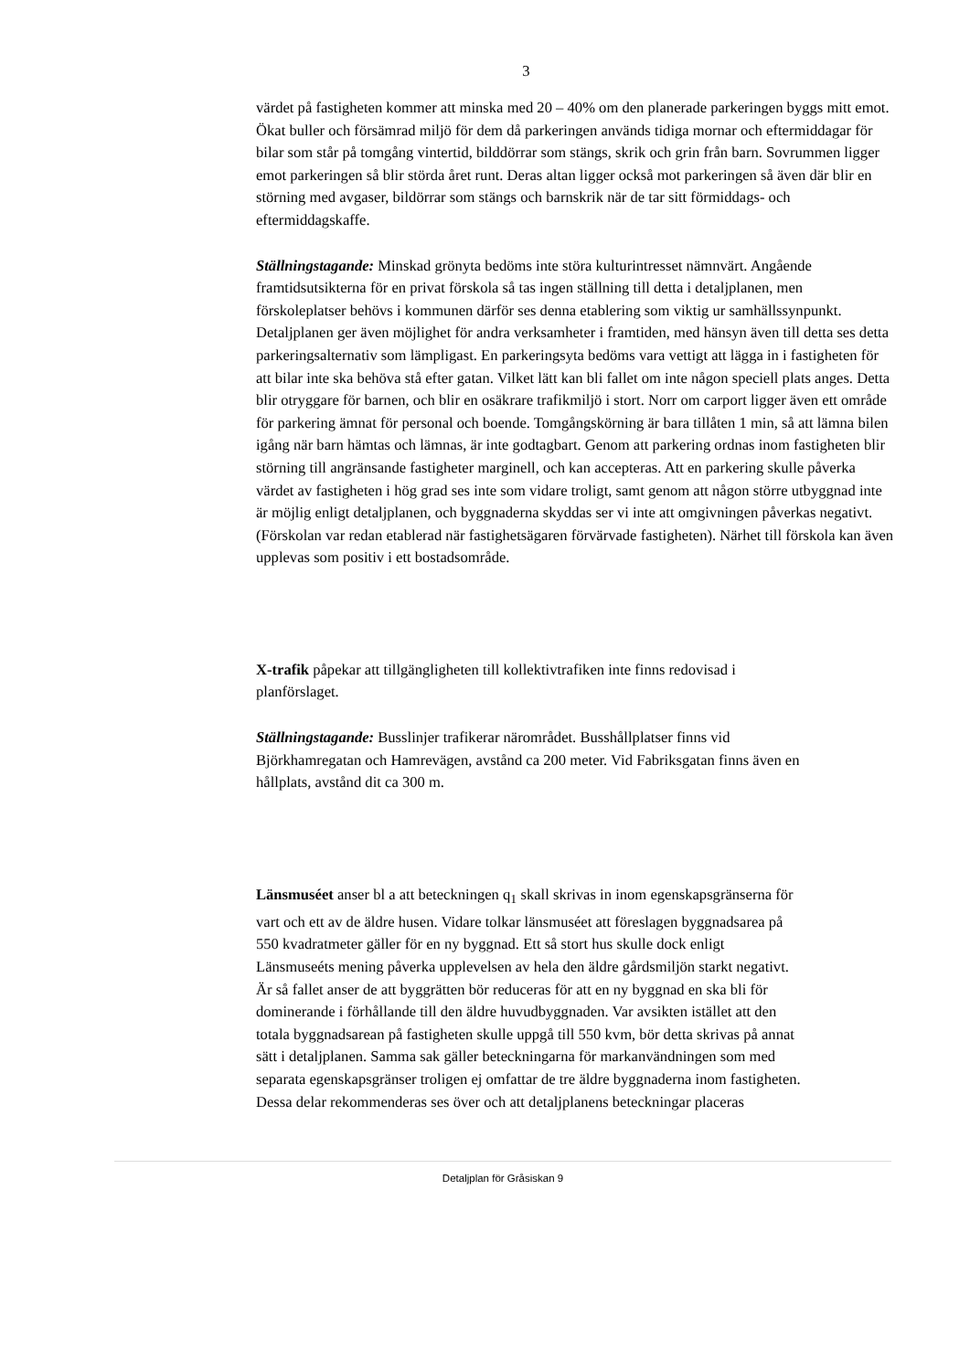3
värdet på fastigheten kommer att minska med 20 – 40% om den planerade parkeringen byggs mitt emot. Ökat buller och försämrad miljö för dem då parkeringen används tidiga mornar och eftermiddagar för bilar som står på tomgång vintertid, bilddörrar som stängs, skrik och grin från barn. Sovrummen ligger emot parkeringen så blir störda året runt. Deras altan ligger också mot parkeringen så även där blir en störning med avgaser, bildörrar som stängs och barnskrik när de tar sitt förmiddags- och eftermiddagskaffe.
Ställningstagande: Minskad grönyta bedöms inte störa kulturintresset nämnvärt. Angående framtidsutsikterna för en privat förskola så tas ingen ställning till detta i detaljplanen, men förskoleplatser behövs i kommunen därför ses denna etablering som viktig ur samhällssynpunkt. Detaljplanen ger även möjlighet för andra verksamheter i framtiden, med hänsyn även till detta ses detta parkeringsalternativ som lämpligast. En parkeringsyta bedöms vara vettigt att lägga in i fastigheten för att bilar inte ska behöva stå efter gatan. Vilket lätt kan bli fallet om inte någon speciell plats anges. Detta blir otryggare för barnen, och blir en osäkrare trafikmiljö i stort. Norr om carport ligger även ett område för parkering ämnat för personal och boende. Tomgångskörning är bara tillåten 1 min, så att lämna bilen igång när barn hämtas och lämnas, är inte godtagbart. Genom att parkering ordnas inom fastigheten blir störning till angränsande fastigheter marginell, och kan accepteras. Att en parkering skulle påverka värdet av fastigheten i hög grad ses inte som vidare troligt, samt genom att någon större utbyggnad inte är möjlig enligt detaljplanen, och byggnaderna skyddas ser vi inte att omgivningen påverkas negativt. (Förskolan var redan etablerad när fastighetsägaren förvärvade fastigheten). Närhet till förskola kan även upplevas som positiv i ett bostadsområde.
X-trafik påpekar att tillgängligheten till kollektivtrafiken inte finns redovisad i planförslaget.
Ställningstagande: Busslinjer trafikerar närområdet. Busshållplatser finns vid Björkhamregatan och Hamrevägen, avstånd ca 200 meter. Vid Fabriksgatan finns även en hållplats, avstånd dit ca 300 m.
Länsmuséet anser bl a att beteckningen q<sub>1</sub> skall skrivas in inom egenskapsgränserna för vart och ett av de äldre husen. Vidare tolkar länsmuséet att föreslagen byggnadsarea på 550 kvadratmeter gäller för en ny byggnad. Ett så stort hus skulle dock enligt Länsmuseéts mening påverka upplevelsen av hela den äldre gårdsmiljön starkt negativt. Är så fallet anser de att byggrätten bör reduceras för att en ny byggnad en ska bli för dominerande i förhållande till den äldre huvudbyggnaden. Var avsikten istället att den totala byggnadsarean på fastigheten skulle uppgå till 550 kvm, bör detta skrivas på annat sätt i detaljplanen. Samma sak gäller beteckningarna för markanvändningen som med separata egenskapsgränser troligen ej omfattar de tre äldre byggnaderna inom fastigheten. Dessa delar rekommenderas ses över och att detaljplanens beteckningar placeras
Detaljplan för Gråsiskan 9